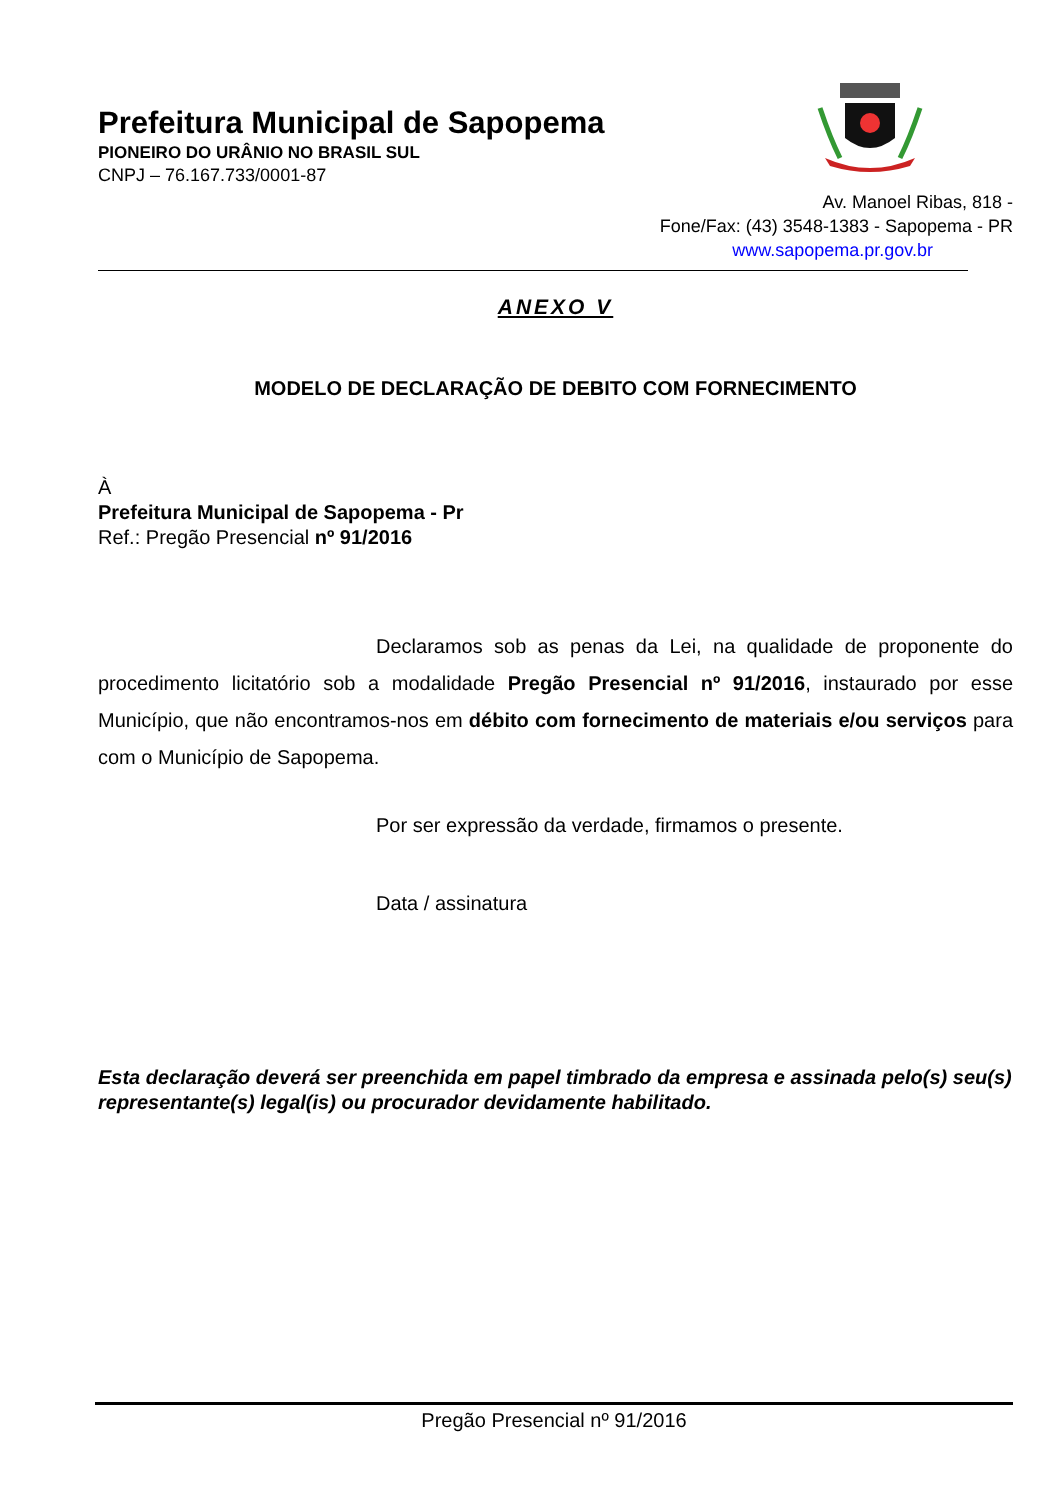Prefeitura Municipal de Sapopema
PIONEIRO DO URÂNIO NO BRASIL SUL
CNPJ – 76.167.733/0001-87
Av. Manoel Ribas, 818 -
Fone/Fax: (43) 3548-1383 - Sapopema - PR
www.sapopema.pr.gov.br
ANEXO V
MODELO DE DECLARAÇÃO DE DEBITO COM FORNECIMENTO
À
Prefeitura Municipal de Sapopema - Pr
Ref.: Pregão Presencial nº 91/2016
Declaramos sob as penas da Lei, na qualidade de proponente do procedimento licitatório sob a modalidade Pregão Presencial nº 91/2016, instaurado por esse Município, que não encontramos-nos em débito com fornecimento de materiais e/ou serviços para com o Município de Sapopema.
Por ser expressão da verdade, firmamos o presente.
Data / assinatura
Esta declaração deverá ser preenchida em papel timbrado da empresa e assinada pelo(s) seu(s) representante(s) legal(is) ou procurador devidamente habilitado.
Pregão Presencial nº 91/2016